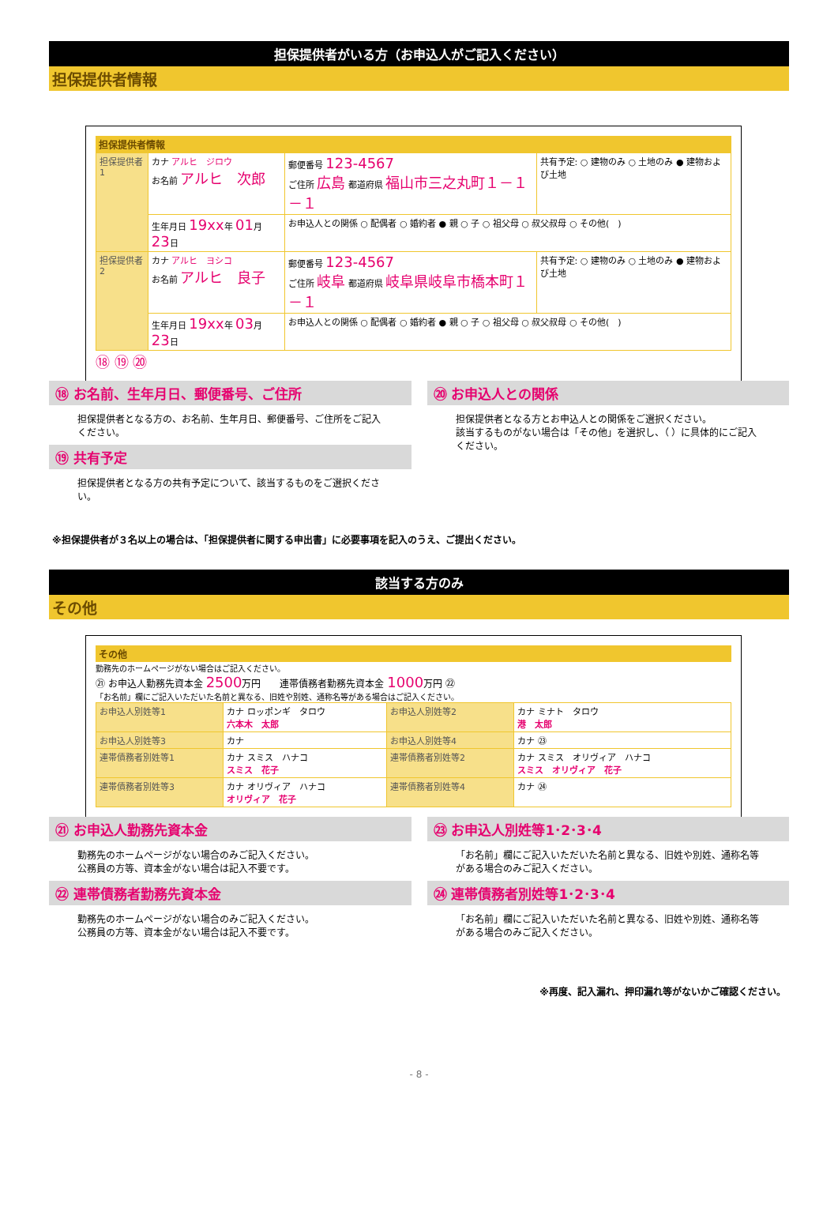担保提供者がいる方（お申込人がご記入ください）
担保提供者情報
担保提供者情報
| 担保提供者1 | カナ アルヒ ジロウ お名前 アルヒ 次郎 | 郵便番号 123-4567 ご住所 広島 都道府県 福山市三之丸町１－１－１ | 共有予定: ○ 建物のみ ○ 土地のみ ● 建物および土地 |
| | 生年月日 19xx 年 01 月 23 日 | お申込人との関係 ○ 配偶者 ○ 婚約者 ● 親 ○ 子 ○ 祖父母 ○ 叔父叔母 ○ その他( ) | |
| 担保提供者2 | カナ アルヒ ヨシコ お名前 アルヒ 良子 | 郵便番号 123-4567 ご住所 岐阜 都道府県 岐阜県岐阜市橋本町１－１ | 共有予定: ○ 建物のみ ○ 土地のみ ● 建物および土地 |
| | 生年月日 19xx 年 03 月 23 日 | お申込人との関係 ○ 配偶者 ○ 婚約者 ● 親 ○ 子 ○ 祖父母 ○ 叔父叔母 ○ その他( ) | |
⑱ ⑲ ⑳
⑱ お名前、生年月日、郵便番号、ご住所
担保提供者となる方の、お名前、生年月日、郵便番号、ご住所をご記入ください。
⑲ 共有予定
担保提供者となる方の共有予定について、該当するものをご選択ください。
⑳ お申込人との関係
担保提供者となる方とお申込人との関係をご選択ください。
該当するものがない場合は「その他」を選択し、（ ）に具体的にご記入ください。
※担保提供者が３名以上の場合は、「担保提供者に関する申出書」に必要事項を記入のうえ、ご提出ください。
該当する方のみ
その他
その他
勤務先のホームページがない場合はご記入ください。
㉑ お申込人勤務先資本金 2500万円　　連帯債務者勤務先資本金 1000万円 ㉒
「お名前」欄にご記入いただいた名前と異なる、旧姓や別姓、通称名等がある場合はご記入ください。
| お申込人別姓等1 | カナ ロッポンギ タロウ 六本木 太郎 | お申込人別姓等2 | カナ ミナト タロウ 港 太郎 |
| お申込人別姓等3 | カナ | お申込人別姓等4 | カナ ㉓ |
| 連帯債務者別姓等1 | カナ スミス ハナコ スミス 花子 | 連帯債務者別姓等2 | カナ スミス オリヴィア ハナコ スミス オリヴィア 花子 |
| 連帯債務者別姓等3 | カナ オリヴィア ハナコ オリヴィア 花子 | 連帯債務者別姓等4 | カナ ㉔ |
㉑ お申込人勤務先資本金
勤務先のホームページがない場合のみご記入ください。
公務員の方等、資本金がない場合は記入不要です。
㉒ 連帯債務者勤務先資本金
勤務先のホームページがない場合のみご記入ください。
公務員の方等、資本金がない場合は記入不要です。
㉓ お申込人別姓等1･2･3･4
「お名前」欄にご記入いただいた名前と異なる、旧姓や別姓、通称名等がある場合のみご記入ください。
㉔ 連帯債務者別姓等1･2･3･4
「お名前」欄にご記入いただいた名前と異なる、旧姓や別姓、通称名等がある場合のみご記入ください。
※再度、記入漏れ、押印漏れ等がないかご確認ください。
- 8 -